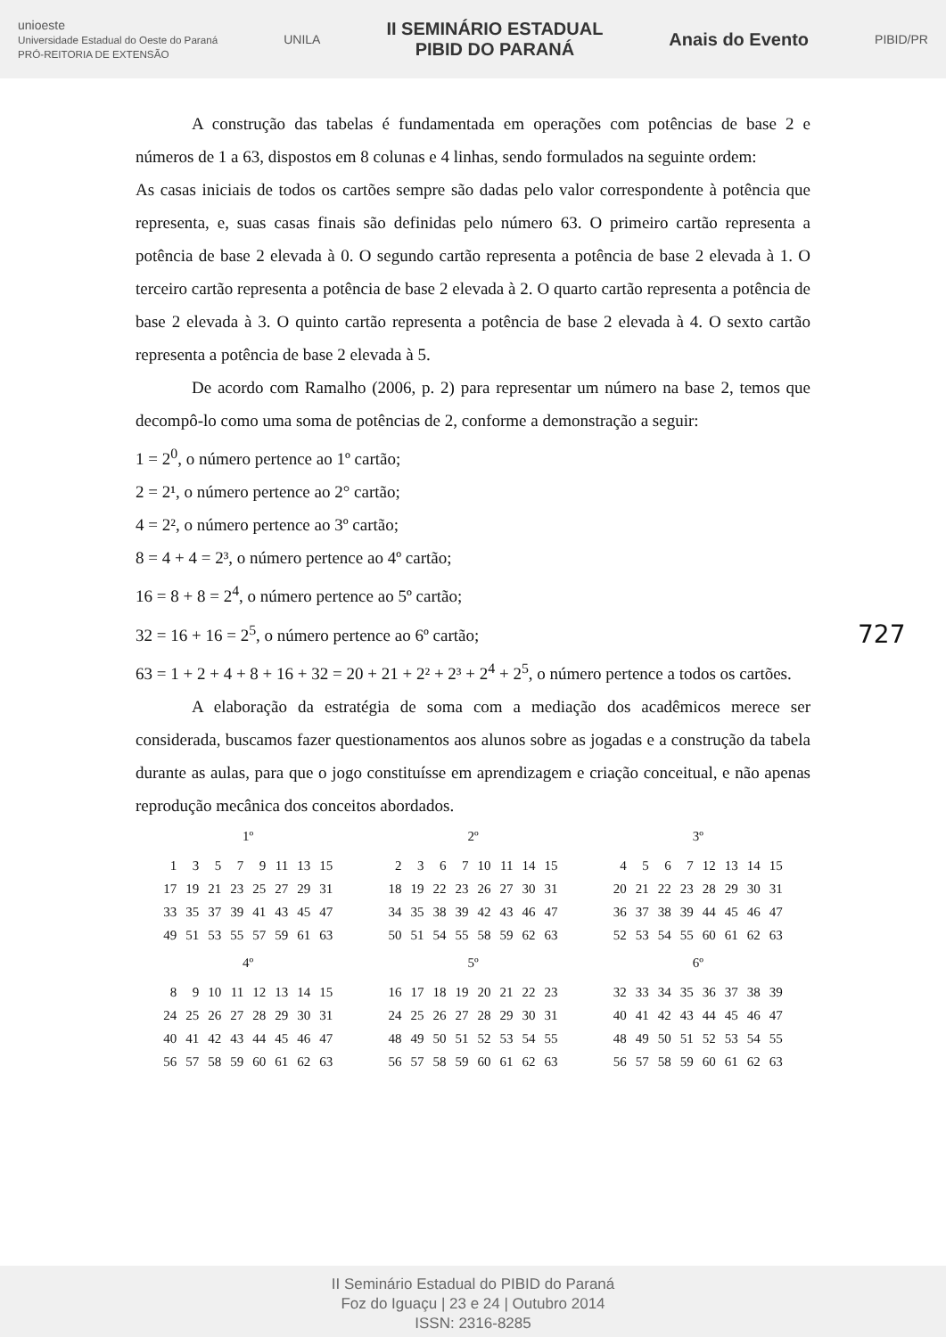unioeste
Universidade Estadual do Oeste do Paraná
PRÓ-REITORIA DE EXTENSÃO
UNILA
II SEMINÁRIO ESTADUAL
PIBID DO PARANÁ
Anais do Evento
PIBID/PR
A construção das tabelas é fundamentada em operações com potências de base 2 e números de 1 a 63, dispostos em 8 colunas e 4 linhas, sendo formulados na seguinte ordem:
As casas iniciais de todos os cartões sempre são dadas pelo valor correspondente à potência que representa, e, suas casas finais são definidas pelo número 63. O primeiro cartão representa a potência de base 2 elevada à 0. O segundo cartão representa a potência de base 2 elevada à 1. O terceiro cartão representa a potência de base 2 elevada à 2. O quarto cartão representa a potência de base 2 elevada à 3. O quinto cartão representa a potência de base 2 elevada à 4. O sexto cartão representa a potência de base 2 elevada à 5.
De acordo com Ramalho (2006, p. 2) para representar um número na base 2, temos que decompô-lo como uma soma de potências de 2, conforme a demonstração a seguir:
1 = 2<sup>0</sup>, o número pertence ao 1º cartão;
2 = 2¹, o número pertence ao 2° cartão;
4 = 2², o número pertence ao 3º cartão;
8 = 4 + 4 = 2³, o número pertence ao 4º cartão;
16 = 8 + 8 = 2<sup>4</sup>, o número pertence ao 5º cartão;
32 = 16 + 16 = 2<sup>5</sup>, o número pertence ao 6º cartão;
63 = 1 + 2 + 4 + 8 + 16 + 32 = 20 + 21 + 2² + 2³ + 2<sup>4</sup> + 2<sup>5</sup>, o número pertence a todos os cartões.
A elaboração da estratégia de soma com a mediação dos acadêmicos merece ser considerada, buscamos fazer questionamentos aos alunos sobre as jogadas e a construção da tabela durante as aulas, para que o jogo constituísse em aprendizagem e criação conceitual, e não apenas reprodução mecânica dos conceitos abordados.
1º
| 1 | 3 | 5 | 7 | 9 | 11 | 13 | 15 |
| 17 | 19 | 21 | 23 | 25 | 27 | 29 | 31 |
| 33 | 35 | 37 | 39 | 41 | 43 | 45 | 47 |
| 49 | 51 | 53 | 55 | 57 | 59 | 61 | 63 |
2º
| 2 | 3 | 6 | 7 | 10 | 11 | 14 | 15 |
| 18 | 19 | 22 | 23 | 26 | 27 | 30 | 31 |
| 34 | 35 | 38 | 39 | 42 | 43 | 46 | 47 |
| 50 | 51 | 54 | 55 | 58 | 59 | 62 | 63 |
3º
| 4 | 5 | 6 | 7 | 12 | 13 | 14 | 15 |
| 20 | 21 | 22 | 23 | 28 | 29 | 30 | 31 |
| 36 | 37 | 38 | 39 | 44 | 45 | 46 | 47 |
| 52 | 53 | 54 | 55 | 60 | 61 | 62 | 63 |
4º
| 8 | 9 | 10 | 11 | 12 | 13 | 14 | 15 |
| 24 | 25 | 26 | 27 | 28 | 29 | 30 | 31 |
| 40 | 41 | 42 | 43 | 44 | 45 | 46 | 47 |
| 56 | 57 | 58 | 59 | 60 | 61 | 62 | 63 |
5º
| 16 | 17 | 18 | 19 | 20 | 21 | 22 | 23 |
| 24 | 25 | 26 | 27 | 28 | 29 | 30 | 31 |
| 48 | 49 | 50 | 51 | 52 | 53 | 54 | 55 |
| 56 | 57 | 58 | 59 | 60 | 61 | 62 | 63 |
6º
| 32 | 33 | 34 | 35 | 36 | 37 | 38 | 39 |
| 40 | 41 | 42 | 43 | 44 | 45 | 46 | 47 |
| 48 | 49 | 50 | 51 | 52 | 53 | 54 | 55 |
| 56 | 57 | 58 | 59 | 60 | 61 | 62 | 63 |
727
II Seminário Estadual do PIBID do Paraná
Foz do Iguaçu | 23 e 24 | Outubro 2014
ISSN: 2316-8285